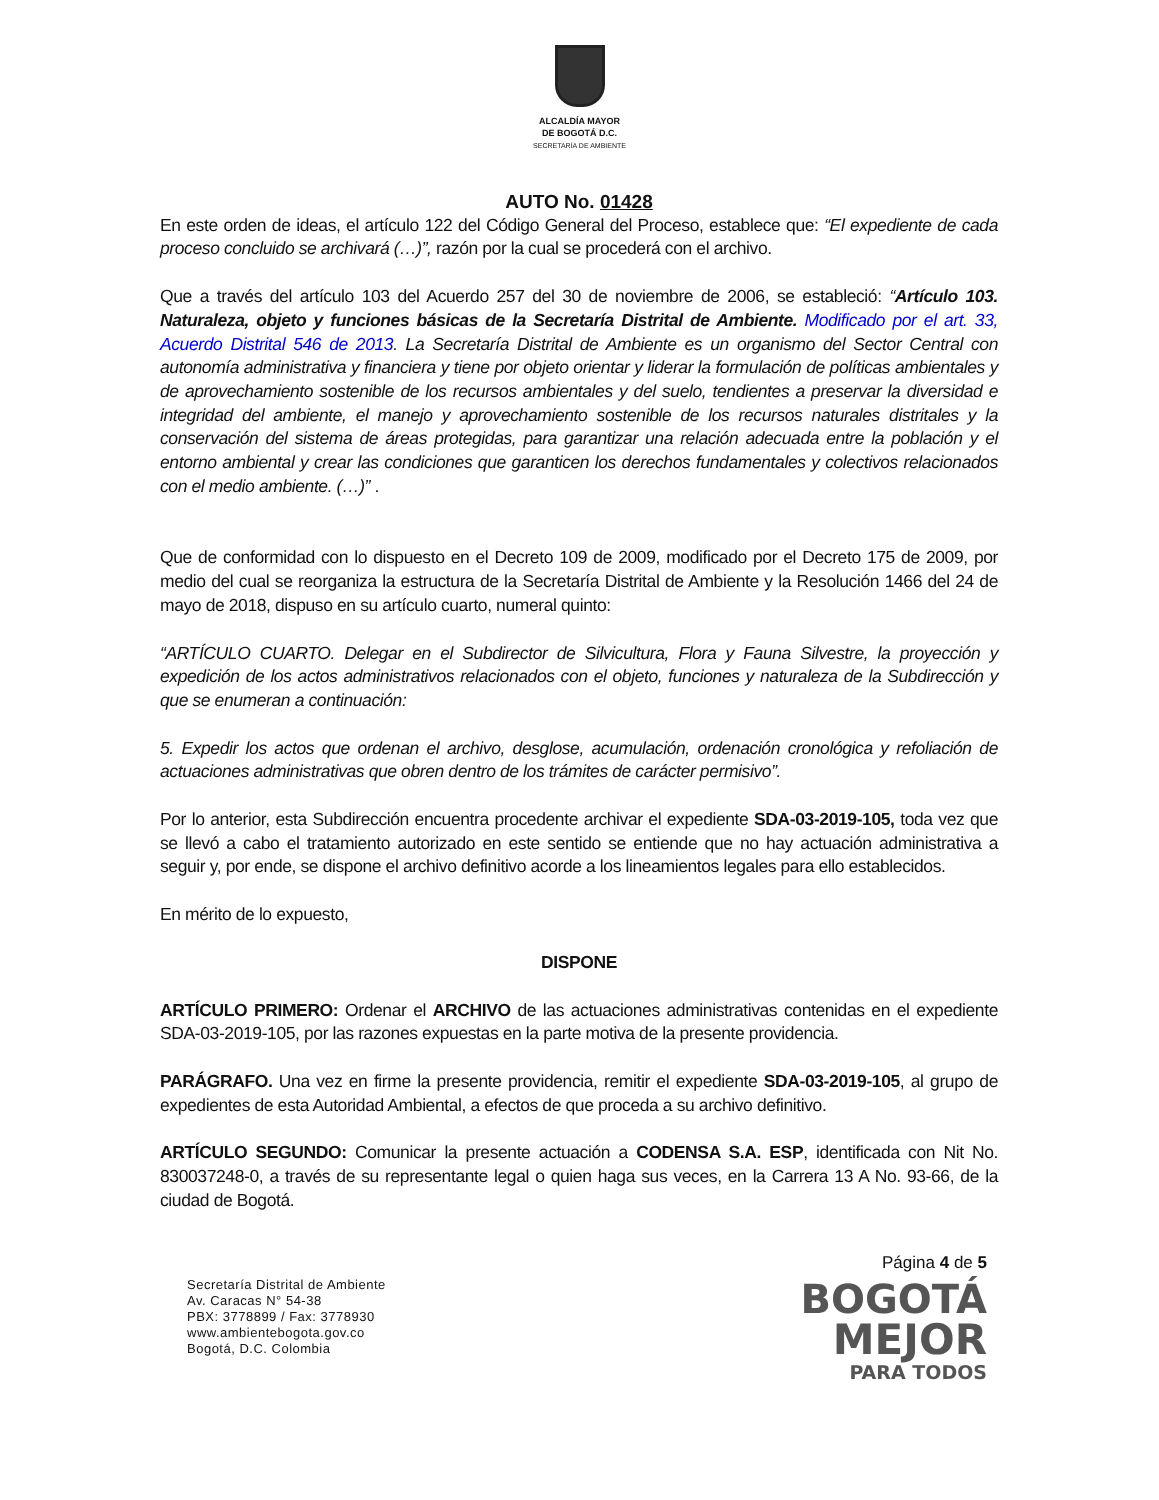ALCALDÍA MAYOR
DE BOGOTÁ D.C.
SECRETARÍA DE AMBIENTE
AUTO No. 01428
En este orden de ideas, el artículo 122 del Código General del Proceso, establece que: “El expediente de cada proceso concluido se archivará (…)”, razón por la cual se procederá con el archivo.
Que a través del artículo 103 del Acuerdo 257 del 30 de noviembre de 2006, se estableció: “Artículo 103. Naturaleza, objeto y funciones básicas de la Secretaría Distrital de Ambiente. Modificado por el art. 33, Acuerdo Distrital 546 de 2013. La Secretaría Distrital de Ambiente es un organismo del Sector Central con autonomía administrativa y financiera y tiene por objeto orientar y liderar la formulación de políticas ambientales y de aprovechamiento sostenible de los recursos ambientales y del suelo, tendientes a preservar la diversidad e integridad del ambiente, el manejo y aprovechamiento sostenible de los recursos naturales distritales y la conservación del sistema de áreas protegidas, para garantizar una relación adecuada entre la población y el entorno ambiental y crear las condiciones que garanticen los derechos fundamentales y colectivos relacionados con el medio ambiente. (…)” .
Que de conformidad con lo dispuesto en el Decreto 109 de 2009, modificado por el Decreto 175 de 2009, por medio del cual se reorganiza la estructura de la Secretaría Distrital de Ambiente y la Resolución 1466 del 24 de mayo de 2018, dispuso en su artículo cuarto, numeral quinto:
“ARTÍCULO CUARTO. Delegar en el Subdirector de Silvicultura, Flora y Fauna Silvestre, la proyección y expedición de los actos administrativos relacionados con el objeto, funciones y naturaleza de la Subdirección y que se enumeran a continuación:
5. Expedir los actos que ordenan el archivo, desglose, acumulación, ordenación cronológica y refoliación de actuaciones administrativas que obren dentro de los trámites de carácter permisivo”.
Por lo anterior, esta Subdirección encuentra procedente archivar el expediente SDA-03-2019-105, toda vez que se llevó a cabo el tratamiento autorizado en este sentido se entiende que no hay actuación administrativa a seguir y, por ende, se dispone el archivo definitivo acorde a los lineamientos legales para ello establecidos.
En mérito de lo expuesto,
DISPONE
ARTÍCULO PRIMERO: Ordenar el ARCHIVO de las actuaciones administrativas contenidas en el expediente SDA-03-2019-105, por las razones expuestas en la parte motiva de la presente providencia.
PARÁGRAFO. Una vez en firme la presente providencia, remitir el expediente SDA-03-2019-105, al grupo de expedientes de esta Autoridad Ambiental, a efectos de que proceda a su archivo definitivo.
ARTÍCULO SEGUNDO: Comunicar la presente actuación a CODENSA S.A. ESP, identificada con Nit No. 830037248-0, a través de su representante legal o quien haga sus veces, en la Carrera 13 A No. 93-66, de la ciudad de Bogotá.
Secretaría Distrital de Ambiente
Av. Caracas N° 54-38
PBX: 3778899 / Fax: 3778930
www.ambientebogota.gov.co
Bogotá, D.C. Colombia
Página 4 de 5
BOGOTÁ
MEJOR
PARA TODOS